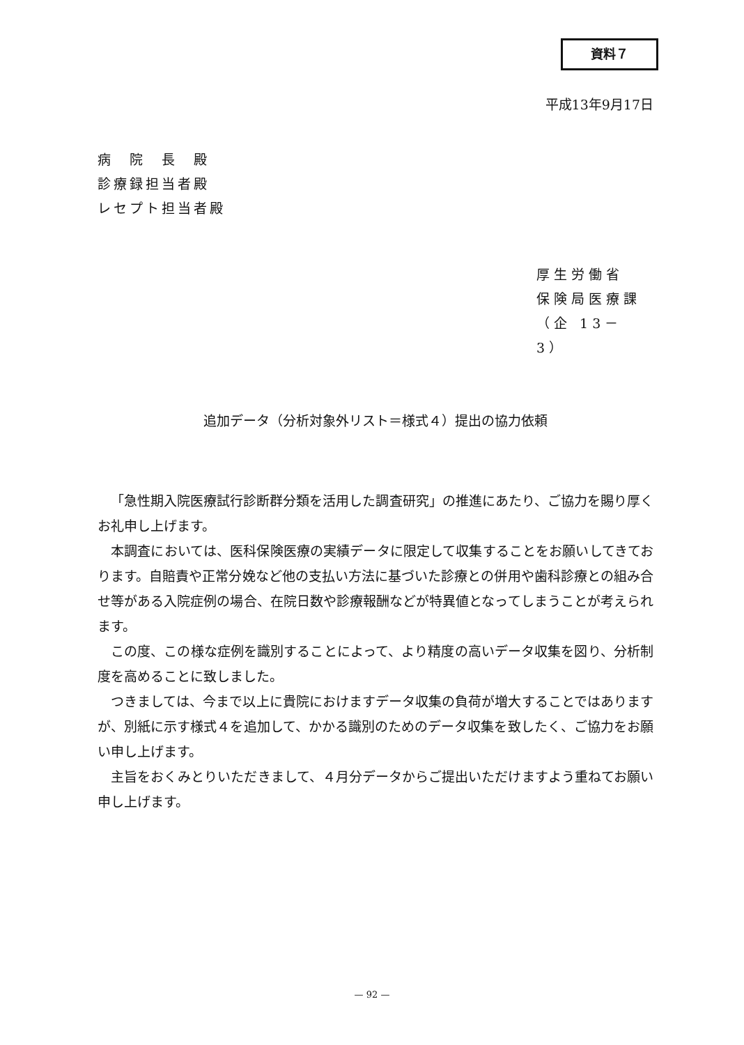資料７
平成13年9月17日
病　院　長　殿
診療録担当者殿
レセプト担当者殿
厚生労働省
保険局医療課
（企 13－ 3）
追加データ（分析対象外リスト＝様式４）提出の協力依頼
「急性期入院医療試行診断群分類を活用した調査研究」の推進にあたり、ご協力を賜り厚くお礼申し上げます。
本調査においては、医科保険医療の実績データに限定して収集することをお願いしてきております。自賠責や正常分娩など他の支払い方法に基づいた診療との併用や歯科診療との組み合せ等がある入院症例の場合、在院日数や診療報酬などが特異値となってしまうことが考えられます。
この度、この様な症例を識別することによって、より精度の高いデータ収集を図り、分析制度を高めることに致しました。
つきましては、今まで以上に貴院におけますデータ収集の負荷が増大することではありますが、別紙に示す様式４を追加して、かかる識別のためのデータ収集を致したく、ご協力をお願い申し上げます。
主旨をおくみとりいただきまして、４月分データからご提出いただけますよう重ねてお願い申し上げます。
— 92 —